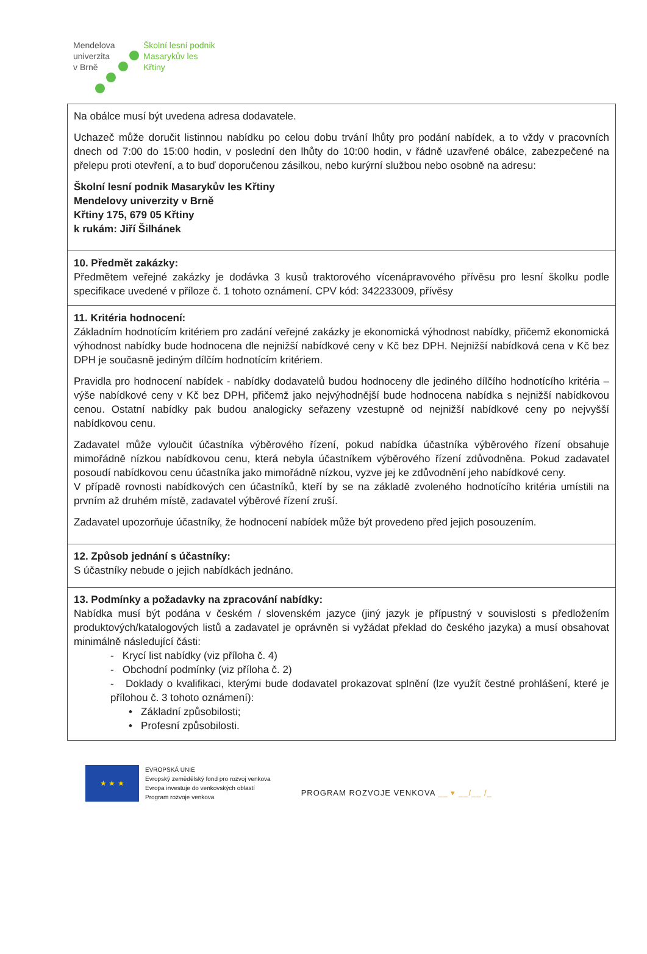Mendelova
univerzita
v Brně
Školní lesní podnik
Masarykův les
Křtiny
| Na obálce musí být uvedena adresa dodavatele. Uchazeč může doručit listinnou nabídku po celou dobu trvání lhůty pro podání nabídek, a to vždy v pracovních dnech od 7:00 do 15:00 hodin, v poslední den lhůty do 10:00 hodin, v řádně uzavřené obálce, zabezpečené na přelepu proti otevření, a to buď doporučenou zásilkou, nebo kurýrní službou nebo osobně na adresu: Školní lesní podnik Masarykův les Křtiny Mendelovy univerzity v Brně Křtiny 175, 679 05 Křtiny k rukám: Jiří Šilhánek |
| 10. Předmět zakázky: Předmětem veřejné zakázky je dodávka 3 kusů traktorového vícenápravového přívěsu pro lesní školku podle specifikace uvedené v příloze č. 1 tohoto oznámení. CPV kód: 342233009, přívěsy |
| 11. Kritéria hodnocení: Základním hodnotícím kritériem pro zadání veřejné zakázky je ekonomická výhodnost nabídky, přičemž ekonomická výhodnost nabídky bude hodnocena dle nejnižší nabídkové ceny v Kč bez DPH. Nejnižší nabídková cena v Kč bez DPH je současně jediným dílčím hodnotícím kritériem. Pravidla pro hodnocení nabídek - nabídky dodavatelů budou hodnoceny dle jediného dílčího hodnotícího kritéria – výše nabídkové ceny v Kč bez DPH, přičemž jako nejvýhodnější bude hodnocena nabídka s nejnižší nabídkovou cenou. Ostatní nabídky pak budou analogicky seřazeny vzestupně od nejnižší nabídkové ceny po nejvyšší nabídkovou cenu. Zadavatel může vyloučit účastníka výběrového řízení, pokud nabídka účastníka výběrového řízení obsahuje mimořádně nízkou nabídkovou cenu, která nebyla účastníkem výběrového řízení zdůvodněna. Pokud zadavatel posoudí nabídkovou cenu účastníka jako mimořádně nízkou, vyzve jej ke zdůvodnění jeho nabídkové ceny. V případě rovnosti nabídkových cen účastníků, kteří by se na základě zvoleného hodnotícího kritéria umístili na prvním až druhém místě, zadavatel výběrové řízení zruší. Zadavatel upozorňuje účastníky, že hodnocení nabídek může být provedeno před jejich posouzením. |
| 12. Způsob jednání s účastníky: S účastníky nebude o jejich nabídkách jednáno. |
| 13. Podmínky a požadavky na zpracování nabídky: Nabídka musí být podána v českém / slovenském jazyce (jiný jazyk je přípustný v souvislosti s předložením produktových/katalogových listů a zadavatel je oprávněn si vyžádat překlad do českého jazyka) a musí obsahovat minimálně následující části: - Krycí list nabídky (viz příloha č. 4) - Obchodní podmínky (viz příloha č. 2) - Doklady o kvalifikaci, kterými bude dodavatel prokazovat splnění (lze využít čestné prohlášení, které je přílohou č. 3 tohoto oznámení): • Základní způsobilosti; • Profesní způsobilosti. |
★ ★ ★
EVROPSKÁ UNIE
Evropský zemědělský fond pro rozvoj venkova
Evropa investuje do venkovských oblastí
Program rozvoje venkova
PROGRAM ROZVOJE VENKOVA __ ▾ __/__ /_